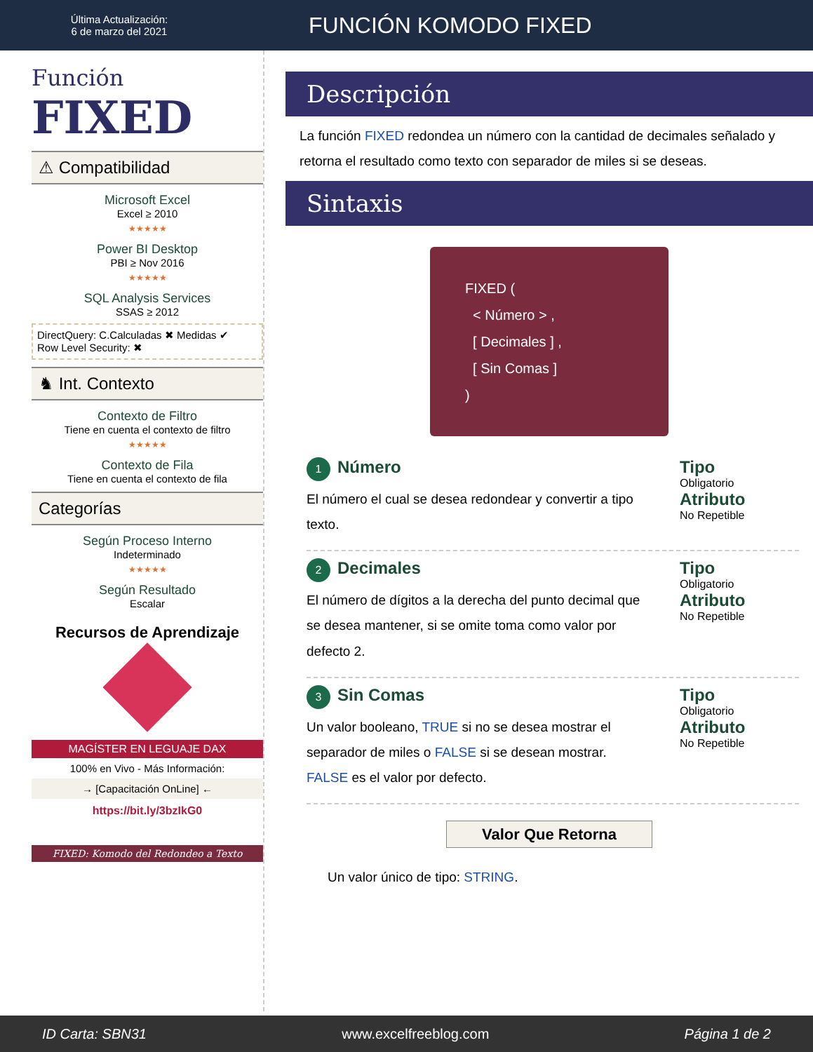Última Actualización:
6 de marzo del 2021
FUNCIÓN KOMODO FIXED
Función
FIXED
⚠ Compatibilidad
Microsoft Excel
Excel ≥ 2010
★★★★★
Power BI Desktop
PBI ≥ Nov 2016
★★★★★
SQL Analysis Services
SSAS ≥ 2012
DirectQuery: C.Calculadas ✖ Medidas ✔
Row Level Security: ✖
♞ Int. Contexto
Contexto de Filtro
Tiene en cuenta el contexto de filtro
★★★★★
Contexto de Fila
Tiene en cuenta el contexto de fila
Categorías
Según Proceso Interno
Indeterminado
★★★★★
Según Resultado
Escalar
Recursos de Aprendizaje
MAGÍSTER EN LEGUAJE DAX
100% en Vivo - Más Información:
→ [Capacitación OnLine] ←
https://bit.ly/3bzIkG0
FIXED: Komodo del Redondeo a Texto
Descripción
La función FIXED redondea un número con la cantidad de decimales señalado y retorna el resultado como texto con separador de miles si se deseas.
Sintaxis
FIXED (
< Número > ,
[ Decimales ] ,
[ Sin Comas ]
)
1 Número
El número el cual se desea redondear y convertir a tipo texto.
Tipo
Obligatorio
Atributo
No Repetible
2 Decimales
El número de dígitos a la derecha del punto decimal que se desea mantener, si se omite toma como valor por defecto 2.
Tipo
Obligatorio
Atributo
No Repetible
3 Sin Comas
Un valor booleano, TRUE si no se desea mostrar el separador de miles o FALSE si se desean mostrar. FALSE es el valor por defecto.
Tipo
Obligatorio
Atributo
No Repetible
Valor Que Retorna
Un valor único de tipo: STRING.
ID Carta: SBN31 www.excelfreeblog.com Página 1 de 2